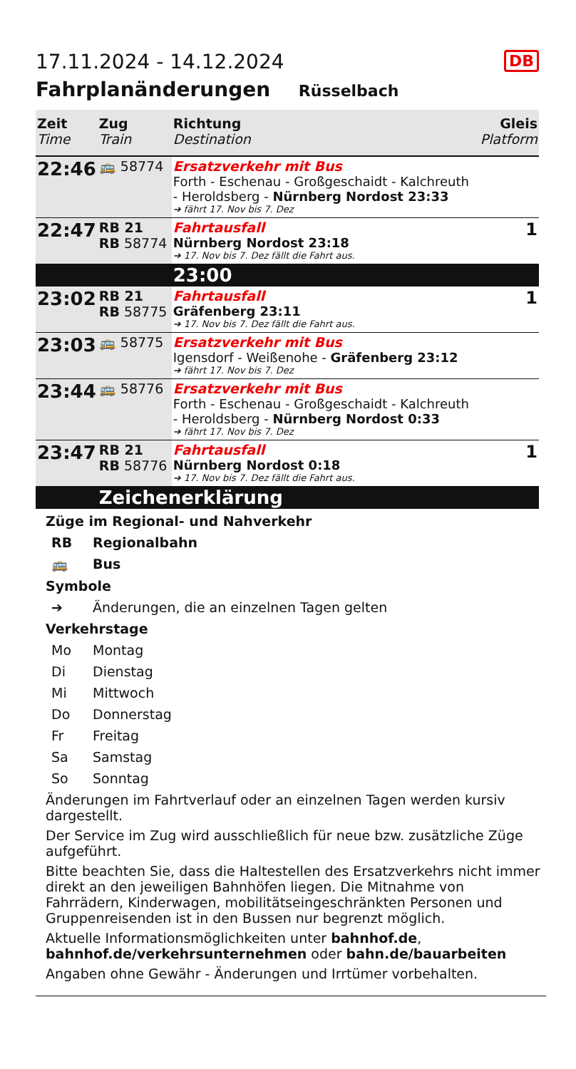DB
17.11.2024 - 14.12.2024
Fahrplanänderungen Rüsselbach
| Zeit Time | Zug Train | Richtung Destination | Gleis Platform |
| --- | --- | --- | --- |
| 22:46 | 🚌 58774 | Ersatzverkehr mit Bus Forth - Eschenau - Großgeschaidt - Kalchreuth - Heroldsberg - Nürnberg Nordost 23:33 ➔ fährt 17. Nov bis 7. Dez | |
| 22:47 | RB 21 RB 58774 | Fahrtausfall Nürnberg Nordost 23:18 ➔ 17. Nov bis 7. Dez fällt die Fahrt aus. | 1 |
| | | 23:00 | |
| 23:02 | RB 21 RB 58775 | Fahrtausfall Gräfenberg 23:11 ➔ 17. Nov bis 7. Dez fällt die Fahrt aus. | 1 |
| 23:03 | 🚌 58775 | Ersatzverkehr mit Bus Igensdorf - Weißenohe - Gräfenberg 23:12 ➔ fährt 17. Nov bis 7. Dez | |
| 23:44 | 🚌 58776 | Ersatzverkehr mit Bus Forth - Eschenau - Großgeschaidt - Kalchreuth - Heroldsberg - Nürnberg Nordost 0:33 ➔ fährt 17. Nov bis 7. Dez | |
| 23:47 | RB 21 RB 58776 | Fahrtausfall Nürnberg Nordost 0:18 ➔ 17. Nov bis 7. Dez fällt die Fahrt aus. | 1 |
| | Zeichenerklärung | | |
Züge im Regional- und Nahverkehr
RB Regionalbahn
🚌 Bus
Symbole
➔ Änderungen, die an einzelnen Tagen gelten
Verkehrstage
Mo Montag
Di Dienstag
Mi Mittwoch
Do Donnerstag
Fr Freitag
Sa Samstag
So Sonntag
Änderungen im Fahrtverlauf oder an einzelnen Tagen werden kursiv dargestellt.
Der Service im Zug wird ausschließlich für neue bzw. zusätzliche Züge aufgeführt.
Bitte beachten Sie, dass die Haltestellen des Ersatzverkehrs nicht immer direkt an den jeweiligen Bahnhöfen liegen. Die Mitnahme von Fahrrädern, Kinderwagen, mobilitätseingeschränkten Personen und Gruppenreisenden ist in den Bussen nur begrenzt möglich.
Aktuelle Informationsmöglichkeiten unter bahnhof.de, bahnhof.de/verkehrsunternehmen oder bahn.de/bauarbeiten
Angaben ohne Gewähr - Änderungen und Irrtümer vorbehalten.